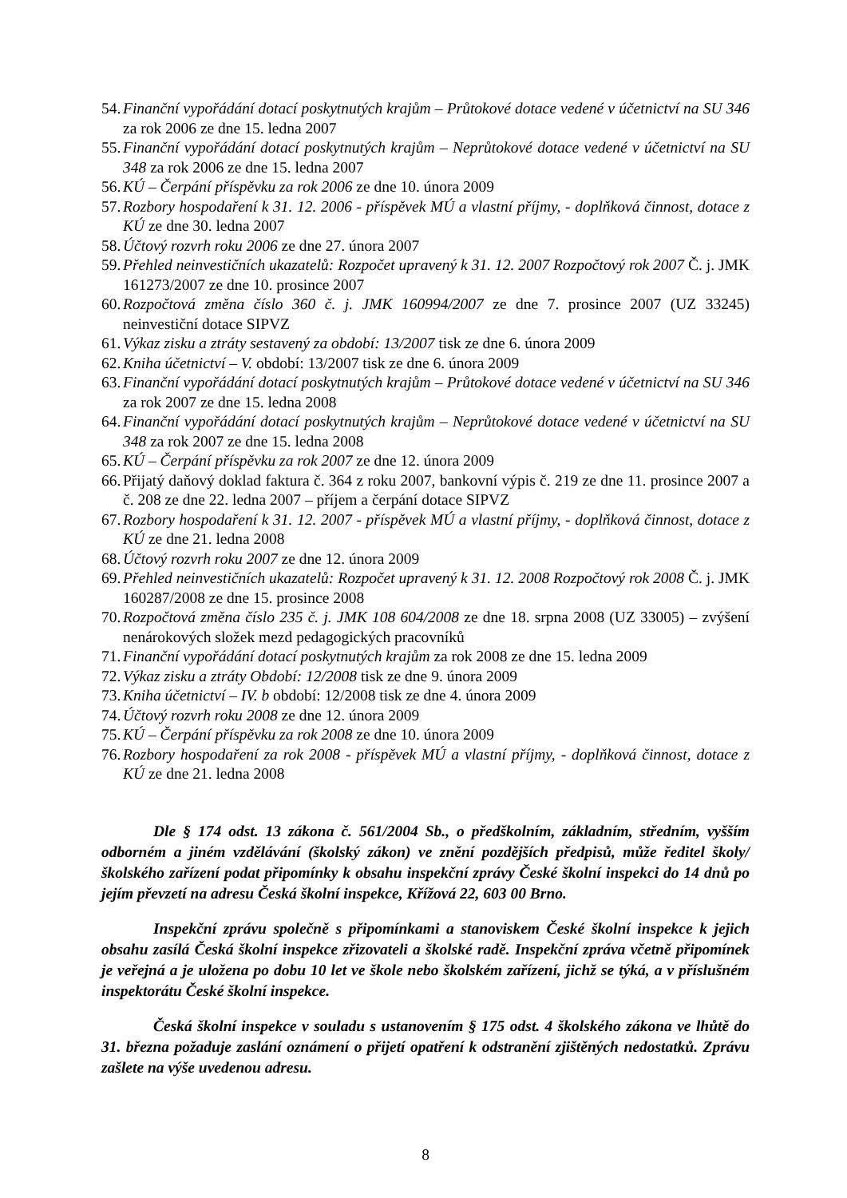54. Finanční vypořádání dotací poskytnutých krajům – Průtokové dotace vedené v účetnictví na SU 346 za rok 2006 ze dne 15. ledna 2007
55. Finanční vypořádání dotací poskytnutých krajům – Neprůtokové dotace vedené v účetnictví na SU 348 za rok 2006 ze dne 15. ledna 2007
56. KÚ – Čerpání příspěvku za rok 2006 ze dne 10. února 2009
57. Rozbory hospodaření k 31. 12. 2006 - příspěvek MÚ a vlastní příjmy, - doplňková činnost, dotace z KÚ ze dne 30. ledna 2007
58. Účtový rozvrh roku 2006 ze dne 27. února 2007
59. Přehled neinvestičních ukazatelů: Rozpočet upravený k 31. 12. 2007 Rozpočtový rok 2007 Č. j. JMK 161273/2007 ze dne 10. prosince 2007
60. Rozpočtová změna číslo 360 č. j. JMK 160994/2007 ze dne 7. prosince 2007 (UZ 33245) neinvestiční dotace SIPVZ
61. Výkaz zisku a ztráty sestavený za období: 13/2007 tisk ze dne 6. února 2009
62. Kniha účetnictví – V. období: 13/2007 tisk ze dne 6. února 2009
63. Finanční vypořádání dotací poskytnutých krajům – Průtokové dotace vedené v účetnictví na SU 346 za rok 2007 ze dne 15. ledna 2008
64. Finanční vypořádání dotací poskytnutých krajům – Neprůtokové dotace vedené v účetnictví na SU 348 za rok 2007 ze dne 15. ledna 2008
65. KÚ – Čerpání příspěvku za rok 2007 ze dne 12. února 2009
66. Přijatý daňový doklad faktura č. 364 z roku 2007, bankovní výpis č. 219 ze dne 11. prosince 2007 a č. 208 ze dne 22. ledna 2007 – příjem a čerpání dotace SIPVZ
67. Rozbory hospodaření k 31. 12. 2007 - příspěvek MÚ a vlastní příjmy, - doplňková činnost, dotace z KÚ ze dne 21. ledna 2008
68. Účtový rozvrh roku 2007 ze dne 12. února 2009
69. Přehled neinvestičních ukazatelů: Rozpočet upravený k 31. 12. 2008 Rozpočtový rok 2008 Č. j. JMK 160287/2008 ze dne 15. prosince 2008
70. Rozpočtová změna číslo 235 č. j. JMK 108 604/2008 ze dne 18. srpna 2008 (UZ 33005) – zvýšení nenárokových složek mezd pedagogických pracovníků
71. Finanční vypořádání dotací poskytnutých krajům za rok 2008 ze dne 15. ledna 2009
72. Výkaz zisku a ztráty Období: 12/2008 tisk ze dne 9. února 2009
73. Kniha účetnictví – IV. b období: 12/2008 tisk ze dne 4. února 2009
74. Účtový rozvrh roku 2008 ze dne 12. února 2009
75. KÚ – Čerpání příspěvku za rok 2008 ze dne 10. února 2009
76. Rozbory hospodaření za rok 2008 - příspěvek MÚ a vlastní příjmy, - doplňková činnost, dotace z KÚ ze dne 21. ledna 2008
Dle § 174 odst. 13 zákona č. 561/2004 Sb., o předškolním, základním, středním, vyšším odborném a jiném vzdělávání (školský zákon) ve znění pozdějších předpisů, může ředitel školy/školského zařízení podat připomínky k obsahu inspekční zprávy České školní inspekci do 14 dnů po jejím převzetí na adresu Česká školní inspekce, Křížová 22, 603 00 Brno.
Inspekční zprávu společně s připomínkami a stanoviskem České školní inspekce k jejich obsahu zasílá Česká školní inspekce zřizovateli a školské radě. Inspekční zpráva včetně připomínek je veřejná a je uložena po dobu 10 let ve škole nebo školském zařízení, jichž se týká, a v příslušném inspektorátu České školní inspekce.
Česká školní inspekce v souladu s ustanovením § 175 odst. 4 školského zákona ve lhůtě do 31. března požaduje zaslání oznámení o přijetí opatření k odstranění zjištěných nedostatků. Zprávu zašlete na výše uvedenou adresu.
8